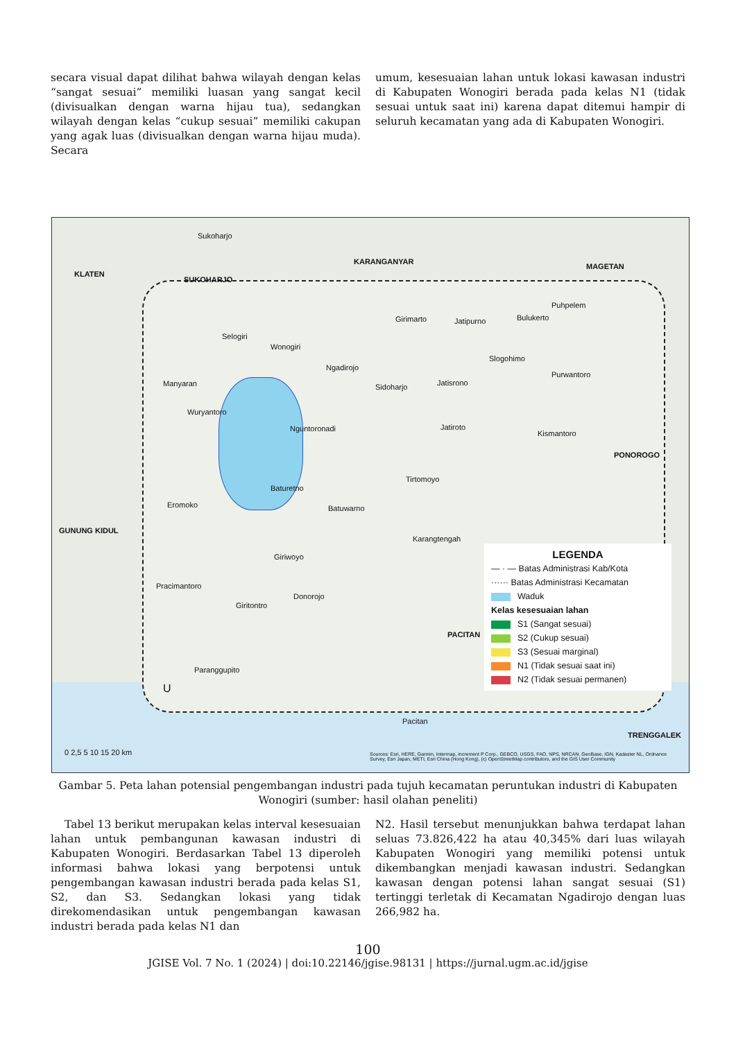secara visual dapat dilihat bahwa wilayah dengan kelas “sangat sesuai” memiliki luasan yang sangat kecil (divisualkan dengan warna hijau tua), sedangkan wilayah dengan kelas “cukup sesuai” memiliki cakupan yang agak luas (divisualkan dengan warna hijau muda). Secara
umum, kesesuaian lahan untuk lokasi kawasan industri di Kabupaten Wonogiri berada pada kelas N1 (tidak sesuai untuk saat ini) karena dapat ditemui hampir di seluruh kecamatan yang ada di Kabupaten Wonogiri.
Sukoharjo
KLATEN
SUKOHARJO
KARANGANYAR
MAGETAN
Puhpelem
Girimarto Jatipurno Bulukerto
Selogiri
Wonogiri
Ngadirojo
Slogohimo
Purwantoro
Manyaran Sidoharjo Jatisrono
Wuryantoro
Nguntoronadi Jatiroto
Kismantoro
PONOROGO
Tirtomoyo
Baturetno
Eromoko Batuwarno
GUNUNG KIDUL
Karangtengah
Giriwoyo
Pracimantoro
Giritontro
Donorojo
PACITAN
Paranggupito
Pacitan
TRENGGALEK
U
0 2,5 5 10 15 20 km Sources: Esri, HERE, Garmin, Intermap, increment P Corp., GEBCO, USGS, FAO, NPS, NRCAN, GeoBase, IGN, Kadaster NL, Ordnance Survey, Esri Japan, METI, Esri China (Hong Kong), (c) OpenStreetMap contributors, and the GIS User Community
LEGENDA
― · ― Batas Administrasi Kab/Kota
······ Batas Administrasi Kecamatan
Waduk
Kelas kesesuaian lahan
S1 (Sangat sesuai)
S2 (Cukup sesuai)
S3 (Sesuai marginal)
N1 (Tidak sesuai saat ini)
N2 (Tidak sesuai permanen)
Gambar 5. Peta lahan potensial pengembangan industri pada tujuh kecamatan peruntukan industri di Kabupaten Wonogiri (sumber: hasil olahan peneliti)
Tabel 13 berikut merupakan kelas interval kesesuaian lahan untuk pembangunan kawasan industri di Kabupaten Wonogiri. Berdasarkan Tabel 13 diperoleh informasi bahwa lokasi yang berpotensi untuk pengembangan kawasan industri berada pada kelas S1, S2, dan S3. Sedangkan lokasi yang tidak direkomendasikan untuk pengembangan kawasan industri berada pada kelas N1 dan
N2. Hasil tersebut menunjukkan bahwa terdapat lahan seluas 73.826,422 ha atau 40,345% dari luas wilayah Kabupaten Wonogiri yang memiliki potensi untuk dikembangkan menjadi kawasan industri. Sedangkan kawasan dengan potensi lahan sangat sesuai (S1) tertinggi terletak di Kecamatan Ngadirojo dengan luas 266,982 ha.
100
JGISE Vol. 7 No. 1 (2024) | doi:10.22146/jgise.98131 | https://jurnal.ugm.ac.id/jgise